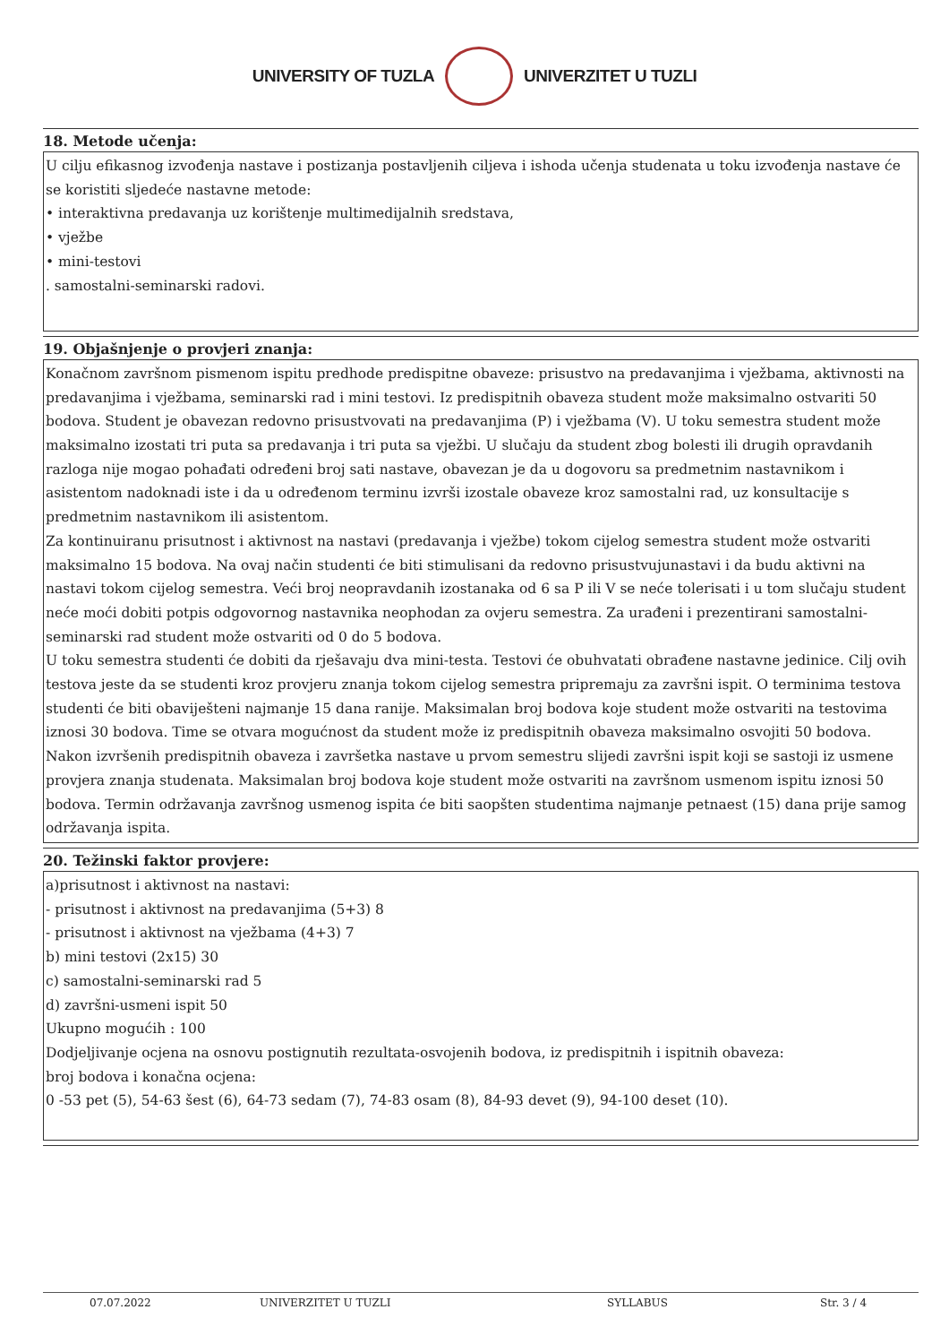UNIVERSITY OF TUZLA UNIVERZITET U TUZLI
18. Metode učenja:
U cilju efikasnog izvođenja nastave i postizanja postavljenih ciljeva i ishoda učenja studenata u toku izvođenja nastave će se koristiti sljedeće nastavne metode:
• interaktivna predavanja uz korištenje multimedijalnih sredstava,
• vježbe
• mini-testovi
. samostalni-seminarski radovi.
19. Objašnjenje o provjeri znanja:
Konačnom završnom pismenom ispitu predhode predispitne obaveze: prisustvo na predavanjima i vježbama, aktivnosti na predavanjima i vježbama, seminarski rad i mini testovi. Iz predispitnih obaveza student može maksimalno ostvariti 50 bodova. Student je obavezan redovno prisustvovati na predavanjima (P) i vježbama (V). U toku semestra student može maksimalno izostati tri puta sa predavanja i tri puta sa vježbi. U slučaju da student zbog bolesti ili drugih opravdanih razloga nije mogao pohađati određeni broj sati nastave, obavezan je da u dogovoru sa predmetnim nastavnikom i asistentom nadoknadi iste i da u određenom terminu izvrši izostale obaveze kroz samostalni rad, uz konsultacije s predmetnim nastavnikom ili asistentom.
Za kontinuiranu prisutnost i aktivnost na nastavi (predavanja i vježbe) tokom cijelog semestra student može ostvariti maksimalno 15 bodova. Na ovaj način studenti će biti stimulisani da redovno prisustvujunastavi i da budu aktivni na nastavi tokom cijelog semestra. Veći broj neopravdanih izostanaka od 6 sa P ili V se neće tolerisati i u tom slučaju student neće moći dobiti potpis odgovornog nastavnika neophodan za ovjeru semestra. Za urađeni i prezentirani samostalni-seminarski rad student može ostvariti od 0 do 5 bodova.
U toku semestra studenti će dobiti da rješavaju dva mini-testa. Testovi će obuhvatati obrađene nastavne jedinice. Cilj ovih testova jeste da se studenti kroz provjeru znanja tokom cijelog semestra pripremaju za završni ispit. O terminima testova studenti će biti obaviješteni najmanje 15 dana ranije. Maksimalan broj bodova koje student može ostvariti na testovima iznosi 30 bodova. Time se otvara mogućnost da student može iz predispitnih obaveza maksimalno osvojiti 50 bodova. Nakon izvršenih predispitnih obaveza i završetka nastave u prvom semestru slijedi završni ispit koji se sastoji iz usmene provjera znanja studenata. Maksimalan broj bodova koje student može ostvariti na završnom usmenom ispitu iznosi 50 bodova. Termin održavanja završnog usmenog ispita će biti saopšten studentima najmanje petnaest (15) dana prije samog održavanja ispita.
20. Težinski faktor provjere:
a)prisutnost i aktivnost na nastavi:
- prisutnost i aktivnost na predavanjima (5+3) 8
- prisutnost i aktivnost na vježbama (4+3) 7
b) mini testovi (2x15) 30
c) samostalni-seminarski rad 5
d) završni-usmeni ispit 50
Ukupno mogućih : 100
Dodjeljivanje ocjena na osnovu postignutih rezultata-osvojenih bodova, iz predispitnih i ispitnih obaveza:
broj bodova i konačna ocjena:
0 -53 pet (5), 54-63 šest (6), 64-73 sedam (7), 74-83 osam (8), 84-93 devet (9), 94-100 deset (10).
07.07.2022 UNIVERZITET U TUZLI SYLLABUS Str. 3 / 4